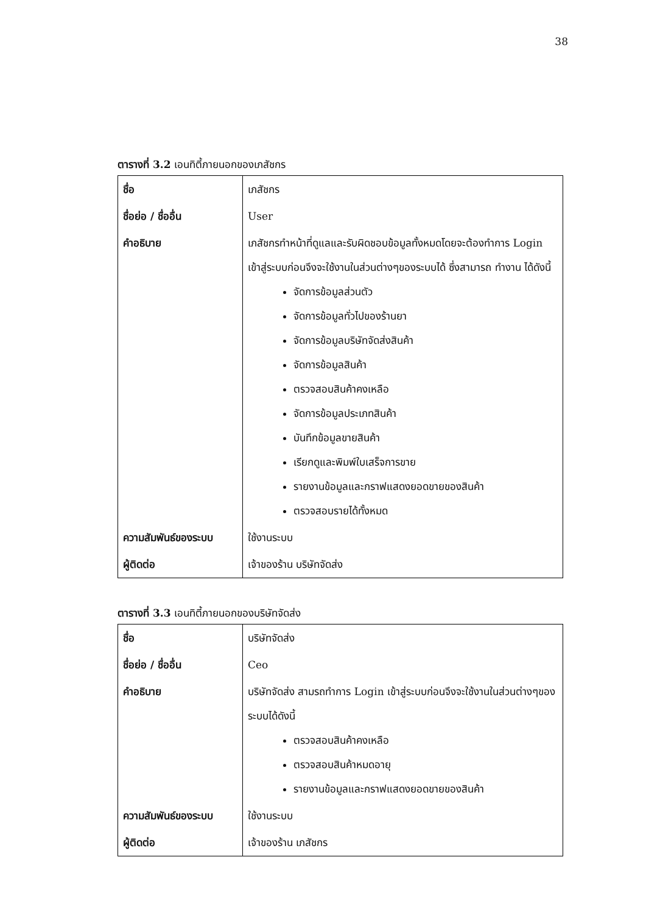38
ตารางที่ 3.2 เอนทิตี้ภายนอกของเภสัชกร
| ชื่อ | เภสัชกร |
| ชื่อย่อ / ชื่ออื่น | User |
| คำอธิบาย | เภสัชกรทำหน้าที่ดูแลและรับผิดชอบข้อมูลทั้งหมดโดยจะต้องทำการ Login เข้าสู่ระบบก่อนจึงจะใช้งานในส่วนต่างๆของระบบได้ ซึ่งสามารถ ทำงาน ได้ดังนี้ จัดการข้อมูลส่วนตัว จัดการข้อมูลทั่วไปของร้านยา จัดการข้อมูลบริษัทจัดส่งสินค้า จัดการข้อมูลสินค้า ตรวจสอบสินค้าคงเหลือ จัดการข้อมูลประเภทสินค้า บันทึกข้อมูลขายสินค้า เรียกดูและพิมพ์ใบเสร็จการขาย รายงานข้อมูลและกราฟแสดงยอดขายของสินค้า ตรวจสอบรายได้ทั้งหมด |
| ความสัมพันธ์ของระบบ | ใช้งานระบบ |
| ผู้ติดต่อ | เจ้าของร้าน บริษัทจัดส่ง |
ตารางที่ 3.3 เอนทิตี้ภายนอกของบริษัทจัดส่ง
| ชื่อ | บริษัทจัดส่ง |
| ชื่อย่อ / ชื่ออื่น | Ceo |
| คำอธิบาย | บริษัทจัดส่ง สามรถทำการ Login เข้าสู่ระบบก่อนจึงจะใช้งานในส่วนต่างๆของระบบได้ดังนี้ ตรวจสอบสินค้าคงเหลือ ตรวจสอบสินค้าหมดอายุ รายงานข้อมูลและกราฟแสดงยอดขายของสินค้า |
| ความสัมพันธ์ของระบบ | ใช้งานระบบ |
| ผู้ติดต่อ | เจ้าของร้าน เภสัชกร |